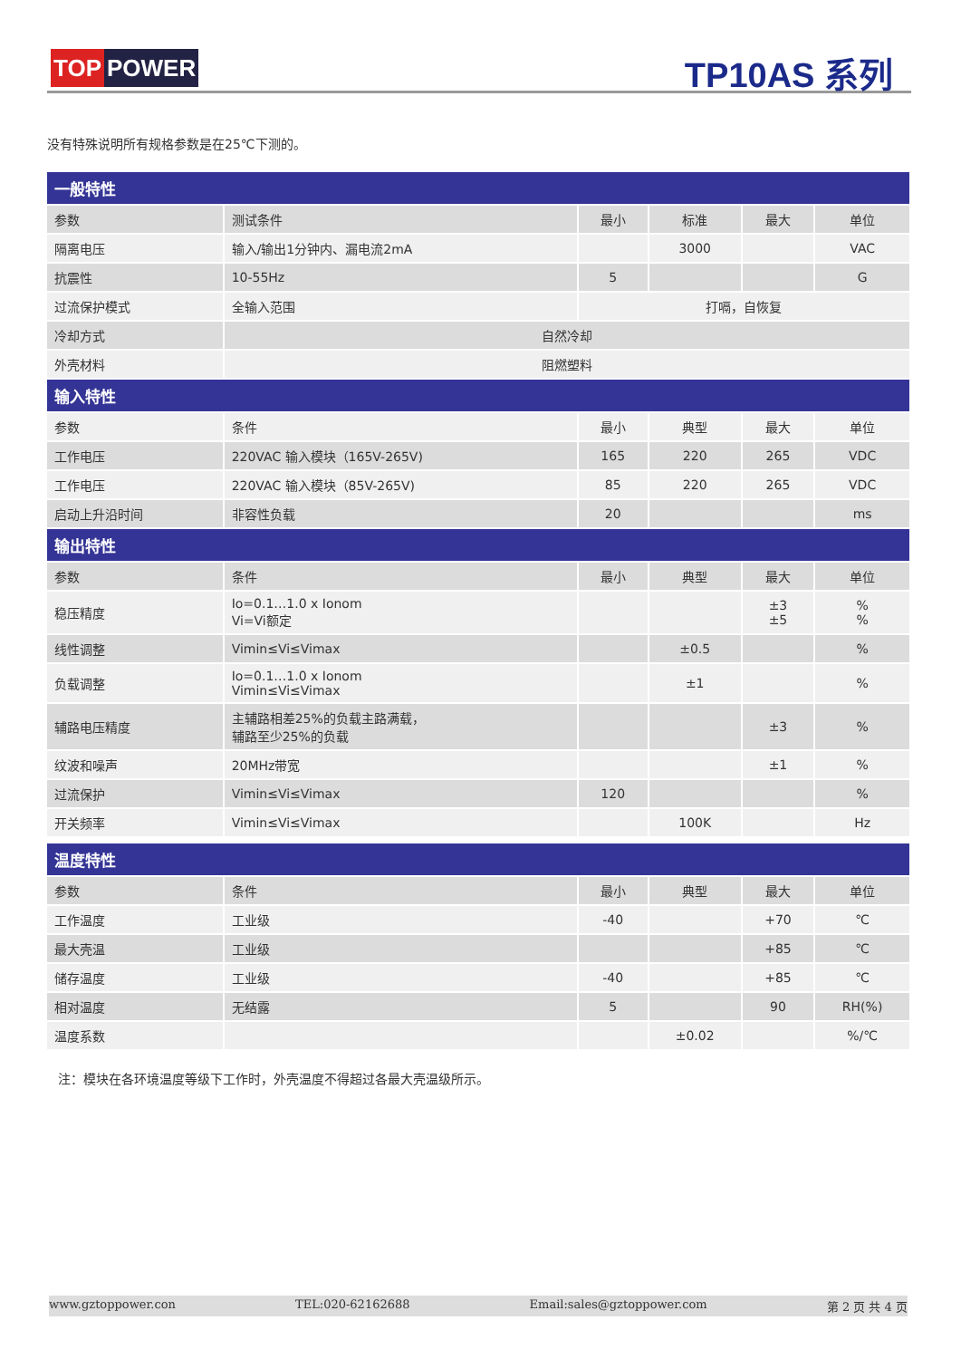TOP POWER TP10AS 系列
没有特殊说明所有规格参数是在25℃下测的。
| 一般特性 | | | | | |
| --- | --- | --- | --- | --- | --- |
| 参数 | 测试条件 | 最小 | 标准 | 最大 | 单位 |
| 隔离电压 | 输入/输出1分钟内、漏电流2mA | | 3000 | | VAC |
| 抗震性 | 10-55Hz | 5 | | | G |
| 过流保护模式 | 全输入范围 | 打嗝，自恢复 | | | |
| 冷却方式 | 自然冷却 | | | | |
| 外壳材料 | 阻燃塑料 | | | | |
| 输入特性 | | | | | |
| 参数 | 条件 | 最小 | 典型 | 最大 | 单位 |
| 工作电压 | 220VAC 输入模块（165V-265V) | 165 | 220 | 265 | VDC |
| 工作电压 | 220VAC 输入模块（85V-265V) | 85 | 220 | 265 | VDC |
| 启动上升沿时间 | 非容性负载 | 20 | | | ms |
| 输出特性 | | | | | |
| 参数 | 条件 | 最小 | 典型 | 最大 | 单位 |
| 稳压精度 | Io=0.1…1.0 x Ionom Vi=Vi额定 | | | ±3 ±5 | % % |
| 线性调整 | Vimin≤Vi≤Vimax | | ±0.5 | | % |
| 负载调整 | Io=0.1…1.0 x Ionom Vimin≤Vi≤Vimax | | ±1 | | % |
| 辅路电压精度 | 主辅路相差25%的负载主路满载， 辅路至少25%的负载 | | | ±3 | % |
| 纹波和噪声 | 20MHz带宽 | | | ±1 | % |
| 过流保护 | Vimin≤Vi≤Vimax | 120 | | | % |
| 开关频率 | Vimin≤Vi≤Vimax | | 100K | | Hz |
| 温度特性 | | | | | |
| 参数 | 条件 | 最小 | 典型 | 最大 | 单位 |
| 工作温度 | 工业级 | -40 | | +70 | ℃ |
| 最大壳温 | 工业级 | | | +85 | ℃ |
| 储存温度 | 工业级 | -40 | | +85 | ℃ |
| 相对温度 | 无结露 | 5 | | 90 | RH(%) |
| 温度系数 | | | ±0.02 | | %/℃ |
注：模块在各环境温度等级下工作时，外壳温度不得超过各最大壳温级所示。
www.gztoppower.con TEL:020-62162688 Email:sales@gztoppower.com 第 2 页 共 4 页